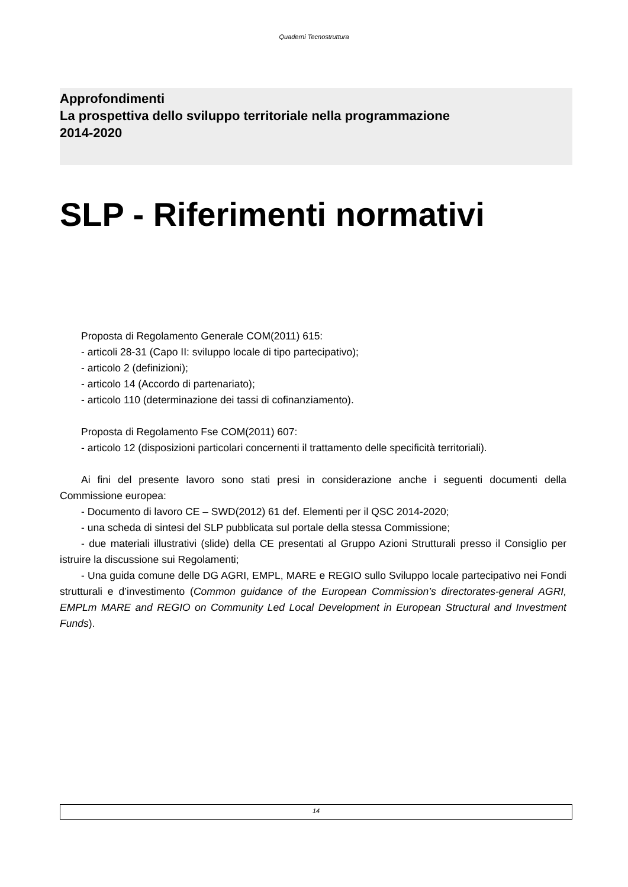Quaderni Tecnostruttura
Approfondimenti
La prospettiva dello sviluppo territoriale nella programmazione
2014-2020
SLP - Riferimenti normativi
Proposta di Regolamento Generale COM(2011) 615:
- articoli 28-31 (Capo II: sviluppo locale di tipo partecipativo);
- articolo 2 (definizioni);
- articolo 14 (Accordo di partenariato);
- articolo 110 (determinazione dei tassi di cofinanziamento).
Proposta di Regolamento Fse COM(2011) 607:
- articolo 12 (disposizioni particolari concernenti il trattamento delle specificità territoriali).
Ai fini del presente lavoro sono stati presi in considerazione anche i seguenti documenti della Commissione europea:
- Documento di lavoro CE – SWD(2012) 61 def. Elementi per il QSC 2014-2020;
- una scheda di sintesi del SLP pubblicata sul portale della stessa Commissione;
- due materiali illustrativi (slide) della CE presentati al Gruppo Azioni Strutturali presso il Consiglio per istruire la discussione sui Regolamenti;
- Una guida comune delle DG AGRI, EMPL, MARE e REGIO sullo Sviluppo locale partecipativo nei Fondi strutturali e d’investimento (Common guidance of the European Commission’s directorates-general AGRI, EMPLm MARE and REGIO on Community Led Local Development in European Structural and Investment Funds).
14